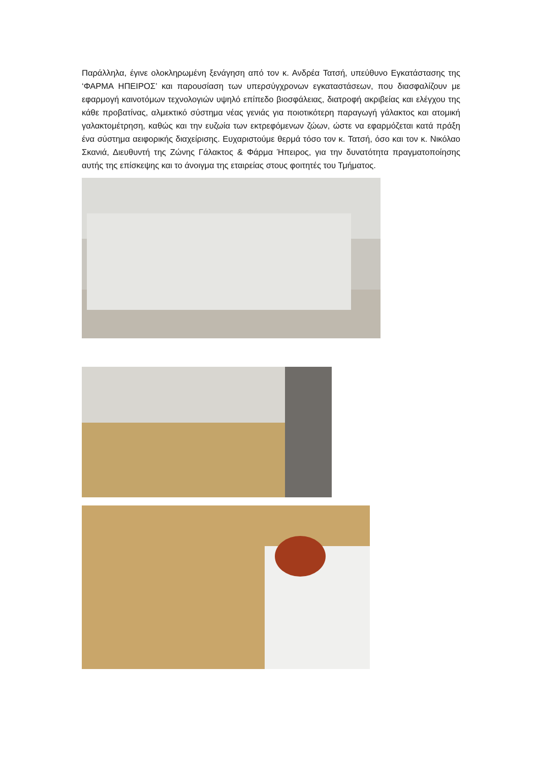Παράλληλα, έγινε ολοκληρωμένη ξενάγηση από τον κ. Ανδρέα Τατσή, υπεύθυνο Εγκατάστασης της ‘ΦΑΡΜΑ ΗΠΕΙΡΟΣ’ και παρουσίαση των υπερσύγχρονων εγκαταστάσεων, που διασφαλίζουν με εφαρμογή καινοτόμων τεχνολογιών υψηλό επίπεδο βιοσφάλειας, διατροφή ακριβείας και ελέγχου της κάθε προβατίνας, αλμεκτικό σύστημα νέας γενιάς για ποιοτικότερη παραγωγή γάλακτος και ατομική γαλακτομέτρηση, καθώς και την ευζωία των εκτρεφόμενων ζώων, ώστε να εφαρμόζεται κατά πράξη ένα σύστημα αειφορικής διαχείρισης. Ευχαριστούμε θερμά τόσο τον κ. Τατσή, όσο και τον κ. Νικόλαο Σκανιά, Διευθυντή της Ζώνης Γάλακτος & Φάρμα Ήπειρος, για την δυνατότητα πραγματοποίησης αυτής της επίσκεψης και το άνοιγμα της εταιρείας στους φοιτητές του Τμήματος.